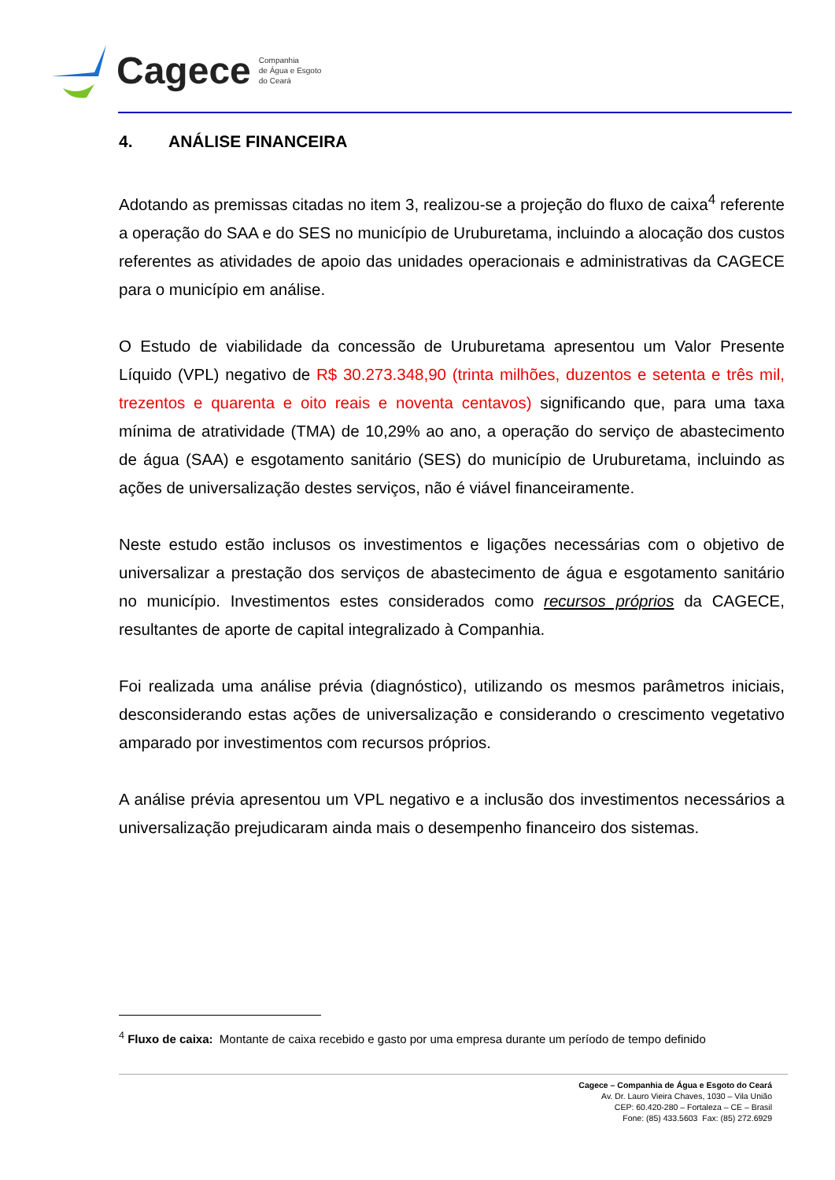Cagece Companhia
de Água e Esgoto
do Ceará
4. ANÁLISE FINANCEIRA
Adotando as premissas citadas no item 3, realizou-se a projeção do fluxo de caixa<sup>4</sup> referente a operação do SAA e do SES no município de Uruburetama, incluindo a alocação dos custos referentes as atividades de apoio das unidades operacionais e administrativas da CAGECE para o município em análise.
O Estudo de viabilidade da concessão de Uruburetama apresentou um Valor Presente Líquido (VPL) negativo de R$ 30.273.348,90 (trinta milhões, duzentos e setenta e três mil, trezentos e quarenta e oito reais e noventa centavos) significando que, para uma taxa mínima de atratividade (TMA) de 10,29% ao ano, a operação do serviço de abastecimento de água (SAA) e esgotamento sanitário (SES) do município de Uruburetama, incluindo as ações de universalização destes serviços, não é viável financeiramente.
Neste estudo estão inclusos os investimentos e ligações necessárias com o objetivo de universalizar a prestação dos serviços de abastecimento de água e esgotamento sanitário no município. Investimentos estes considerados como recursos próprios da CAGECE, resultantes de aporte de capital integralizado à Companhia.
Foi realizada uma análise prévia (diagnóstico), utilizando os mesmos parâmetros iniciais, desconsiderando estas ações de universalização e considerando o crescimento vegetativo amparado por investimentos com recursos próprios.
A análise prévia apresentou um VPL negativo e a inclusão dos investimentos necessários a universalização prejudicaram ainda mais o desempenho financeiro dos sistemas.
<sup>4</sup> Fluxo de caixa: Montante de caixa recebido e gasto por uma empresa durante um período de tempo definido
Cagece – Companhia de Água e Esgoto do Ceará
Av. Dr. Lauro Vieira Chaves, 1030 – Vila União
CEP: 60.420-280 – Fortaleza – CE – Brasil
Fone: (85) 433.5603 Fax: (85) 272.6929